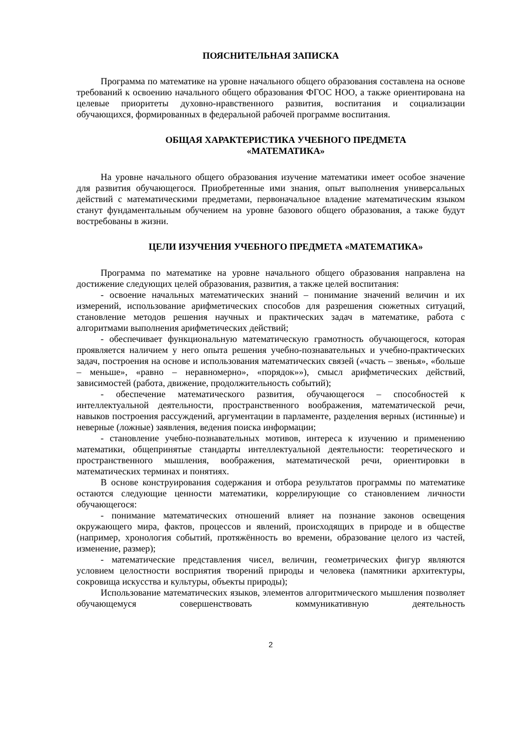ПОЯСНИТЕЛЬНАЯ ЗАПИСКА
Программа по математике на уровне начального общего образования составлена на основе требований к освоению начального общего образования ФГОС НОО, а также ориентирована на целевые приоритеты духовно-нравственного развития, воспитания и социализации обучающихся, формированных в федеральной рабочей программе воспитания.
ОБЩАЯ ХАРАКТЕРИСТИКА УЧЕБНОГО ПРЕДМЕТА
«МАТЕМАТИКА»
На уровне начального общего образования изучение математики имеет особое значение для развития обучающегося. Приобретенные ими знания, опыт выполнения универсальных действий с математическими предметами, первоначальное владение математическим языком станут фундаментальным обучением на уровне базового общего образования, а также будут востребованы в жизни.
ЦЕЛИ ИЗУЧЕНИЯ УЧЕБНОГО ПРЕДМЕТА «МАТЕМАТИКА»
Программа по математике на уровне начального общего образования направлена на достижение следующих целей образования, развития, а также целей воспитания:
- освоение начальных математических знаний – понимание значений величин и их измерений, использование арифметических способов для разрешения сюжетных ситуаций, становление методов решения научных и практических задач в математике, работа с алгоритмами выполнения арифметических действий;
- обеспечивает функциональную математическую грамотность обучающегося, которая проявляется наличием у него опыта решения учебно-познавательных и учебно-практических задач, построения на основе и использования математических связей («часть – звенья», «больше – меньше», «равно – неравномерно», «порядок»»), смысл арифметических действий, зависимостей (работа, движение, продолжительность событий);
- обеспечение математического развития, обучающегося – способностей к интеллектуальной деятельности, пространственного воображения, математической речи, навыков построения рассуждений, аргументации в парламенте, разделения верных (истинные) и неверные (ложные) заявления, ведения поиска информации;
- становление учебно-познавательных мотивов, интереса к изучению и применению математики, общепринятые стандарты интеллектуальной деятельности: теоретического и пространственного мышления, воображения, математической речи, ориентировки в математических терминах и понятиях.
В основе конструирования содержания и отбора результатов программы по математике остаются следующие ценности математики, коррелирующие со становлением личности обучающегося:
- понимание математических отношений влияет на познание законов освещения окружающего мира, фактов, процессов и явлений, происходящих в природе и в обществе (например, хронология событий, протяжённость во времени, образование целого из частей, изменение, размер);
- математические представления чисел, величин, геометрических фигур являются условием целостности восприятия творений природы и человека (памятники архитектуры, сокровища искусства и культуры, объекты природы);
Использование математических языков, элементов алгоритмического мышления позволяет обучающемуся совершенствовать коммуникативную деятельность
2